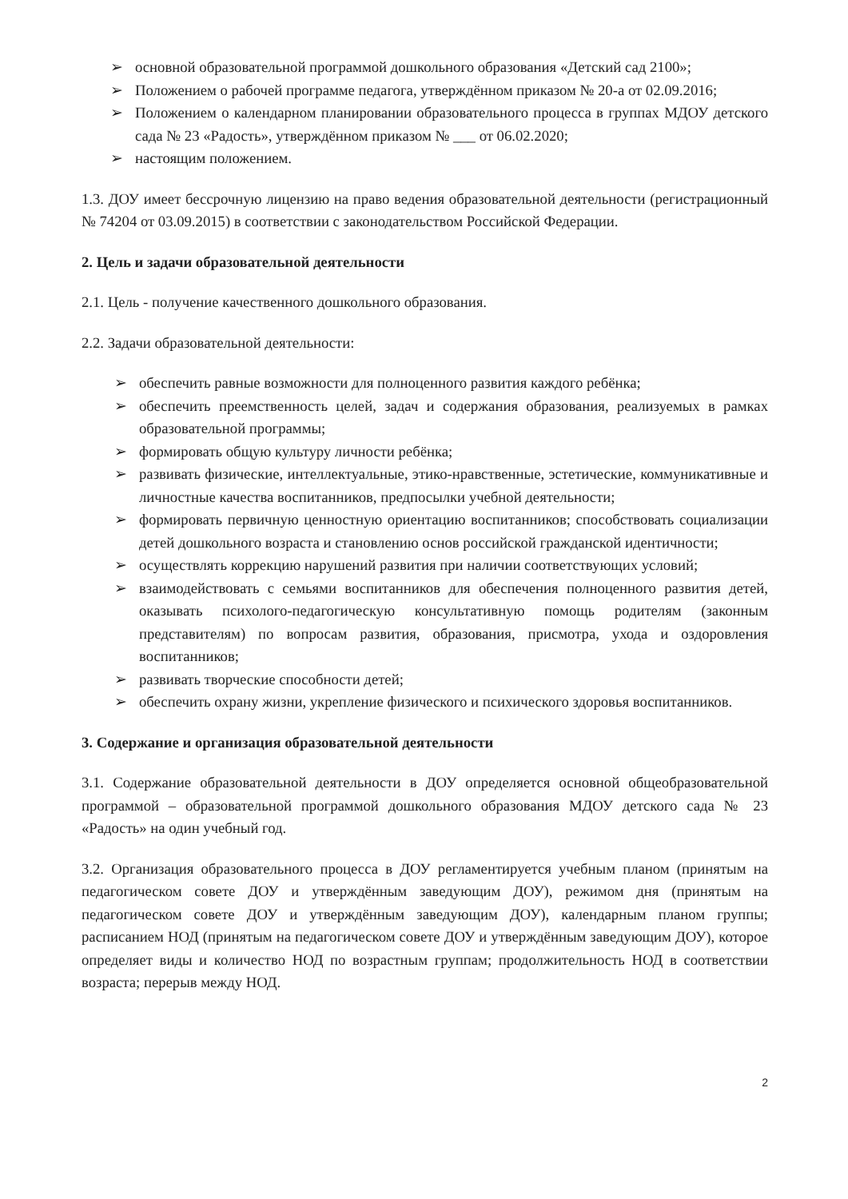➢ основной образовательной программой дошкольного образования «Детский сад 2100»;
➢ Положением о рабочей программе педагога, утверждённом приказом № 20-а от 02.09.2016;
➢ Положением о календарном планировании образовательного процесса в группах МДОУ детского сада № 23 «Радость», утверждённом приказом № ___ от 06.02.2020;
➢ настоящим положением.
1.3. ДОУ имеет бессрочную лицензию на право ведения образовательной деятельности (регистрационный № 74204 от 03.09.2015) в соответствии с законодательством Российской Федерации.
2. Цель и задачи образовательной деятельности
2.1. Цель - получение качественного дошкольного образования.
2.2. Задачи образовательной деятельности:
➢ обеспечить равные возможности для полноценного развития каждого ребёнка;
➢ обеспечить преемственность целей, задач и содержания образования, реализуемых в рамках образовательной программы;
➢ формировать общую культуру личности ребёнка;
➢ развивать физические, интеллектуальные, этико-нравственные, эстетические, коммуникативные и личностные качества воспитанников, предпосылки учебной деятельности;
➢ формировать первичную ценностную ориентацию воспитанников; способствовать социализации детей дошкольного возраста и становлению основ российской гражданской идентичности;
➢ осуществлять коррекцию нарушений развития при наличии соответствующих условий;
➢ взаимодействовать с семьями воспитанников для обеспечения полноценного развития детей, оказывать психолого-педагогическую консультативную помощь родителям (законным представителям) по вопросам развития, образования, присмотра, ухода и оздоровления воспитанников;
➢ развивать творческие способности детей;
➢ обеспечить охрану жизни, укрепление физического и психического здоровья воспитанников.
3. Содержание и организация образовательной деятельности
3.1. Содержание образовательной деятельности в ДОУ определяется основной общеобразовательной программой – образовательной программой дошкольного образования МДОУ детского сада № 23 «Радость» на один учебный год.
3.2. Организация образовательного процесса в ДОУ регламентируется учебным планом (принятым на педагогическом совете ДОУ и утверждённым заведующим ДОУ), режимом дня (принятым на педагогическом совете ДОУ и утверждённым заведующим ДОУ), календарным планом группы; расписанием НОД (принятым на педагогическом совете ДОУ и утверждённым заведующим ДОУ), которое определяет виды и количество НОД по возрастным группам; продолжительность НОД в соответствии возраста; перерыв между НОД.
2